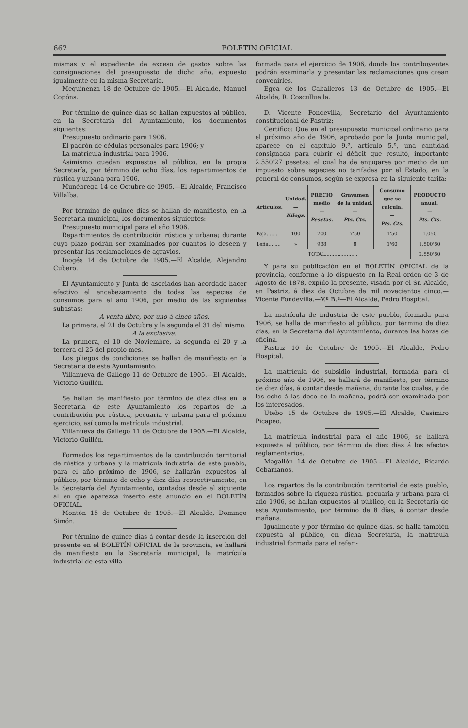662 BOLETIN OFICIAL
mismas y el expediente de exceso de gastos sobre las consignaciones del presupuesto de dicho año, expuesto igualmente en la misma Secretaría.
Mequinenza 18 de Octubre de 1905.—El Alcalde, Manuel Copóns.
Por término de quince días se hallan expuestos al público, en la Secretaría del Ayuntamiento, los documentos siguientes:
Presupuesto ordinario para 1906.
El padrón de cédulas personales para 1906; y
La matrícula industrial para 1906.
Asimismo quedan expuestos al público, en la propia Secretaría, por término de ocho días, los repartimientos de rústica y urbana para 1906.
Munébrega 14 de Octubre de 1905.—El Alcalde, Francisco Villalba.
Por término de quince días se hallan de manifiesto, en la Secretaría municipal, los documentos siguientes:
Presupuesto municipal para el año 1906.
Repartimientos de contribución rústica y urbana; durante cuyo plazo podrán ser examinados por cuantos lo deseen y presentar las reclamaciones de agravios.
Inogés 14 de Octubre de 1905.—El Alcalde, Alejandro Cubero.
El Ayuntamiento y Junta de asociados han acordado hacer efectivo el encabezamiento de todas las especies de consumos para el año 1906, por medio de las siguientes subastas:
A venta libre, por uno á cinco años.
La primera, el 21 de Octubre y la segunda el 31 del mismo.
A la exclusiva.
La primera, el 10 de Noviembre, la segunda el 20 y la tercera el 25 del propio mes.
Los pliegos de condiciones se hallan de manifiesto en la Secretaría de este Ayuntamiento.
Villanueva de Gállego 11 de Octubre de 1905.—El Alcalde, Victorio Guillén.
Se hallan de manifiesto por término de diez días en la Secretaría de este Ayuntamiento los repartos de la contribución por rústica, pecuaria y urbana para el próximo ejercicio, así como la matrícula industrial.
Villanueva de Gállego 11 de Octubre de 1905.—El Alcalde, Victorio Guillén.
Formados los repartimientos de la contribución territorial de rústica y urbana y la matrícula industrial de este pueblo, para el año próximo de 1906, se hallarán expuestos al público, por término de ocho y diez días respectivamente, en la Secretaría del Ayuntamiento, contados desde el siguiente al en que aparezca inserto este anuncio en el BOLETÍN OFICIAL.
Montón 15 de Octubre de 1905.—El Alcalde, Domingo Simón.
Por término de quince días á contar desde la inserción del presente en el BOLETÍN OFICIAL de la provincia, se hallará de manifiesto en la Secretaría municipal, la matrícula industrial de esta villa
formada para el ejercicio de 1906, donde los contribuyentes podrán examinarla y presentar las reclamaciones que crean convenirles.
Egea de los Caballeros 13 de Octubre de 1905.—El Alcalde, R. Coscullue la.
D. Vicente Fondevilla, Secretario del Ayuntamiento constitucional de Pastriz;
Certifico: Que en el presupuesto municipal ordinario para el próximo año de 1906, aprobado por la Junta municipal, aparece en el capítulo 9.º, artículo 5.º, una cantidad consignada para cubrir el déficit que resultó, importante 2.550'27 pesetas: el cual ha de enjugarse por medio de un impuesto sobre especies no tarifadas por el Estado, en la general de consumos, según se expresa en la siguiente tarifa:
| Artículos. | Unidad. — Kilogs. | PRECIO medio — Pesetas. | Gravamen de la unidad. — Pts. Cts. | Consumo que se calcula. — Pts. Cts. | PRODUCTO anual. — Pts. Cts. |
| --- | --- | --- | --- | --- | --- |
| Paja........ | 100 | 700 | 7'50 | 1'50 | 1.050 |
| Leña........ | » | 938 | 8 | 1'60 | 1.500'80 |
| TOTAL..................... | | | | | 2.550'80 |
Y para su publicación en el BOLETÍN OFICIAL de la provincia, conforme á lo dispuesto en la Real orden de 3 de Agosto de 1878, expido la presente, visada por el Sr. Alcalde, en Pastriz, á diez de Octubre de mil novecientos cinco.—Vicente Fondevilla.—V.º B.º—El Alcalde, Pedro Hospital.
La matrícula de industria de este pueblo, formada para 1906, se halla de manifiesto al público, por término de diez días, en la Secretaría del Ayuntamiento, durante las horas de oficina.
Pastriz 10 de Octubre de 1905.—El Alcalde, Pedro Hospital.
La matrícula de subsidio industrial, formada para el próximo año de 1906, se hallará de manifiesto, por término de diez días, á contar desde mañana; durante los cuales, y de las ocho á las doce de la mañana, podrá ser examinada por los interesados.
Utebo 15 de Octubre de 1905.—El Alcalde, Casimiro Picapeo.
La matrícula industrial para el año 1906, se hallará expuesta al público, por término de diez días á los efectos reglamentarios.
Magallón 14 de Octubre de 1905.—El Alcalde, Ricardo Cebamanos.
Los repartos de la contribución territorial de este pueblo, formados sobre la riqueza rústica, pecuaria y urbana para el año 1906, se hallan expuestos al público, en la Secretaría de este Ayuntamiento, por término de 8 días, á contar desde mañana.
Igualmente y por término de quince días, se halla también expuesta al público, en dicha Secretaría, la matrícula industrial formada para el referi-